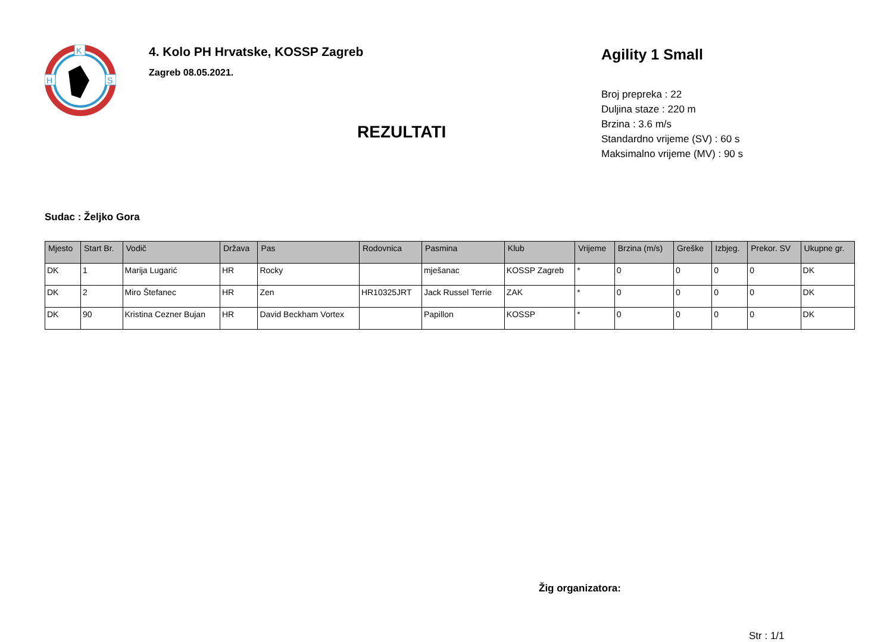K
H
S
4. Kolo PH Hrvatske, KOSSP Zagreb
Zagreb 08.05.2021.
REZULTATI
Agility 1 Small
Broj prepreka : 22
Duljina staze : 220 m
Brzina : 3.6 m/s
Standardno vrijeme (SV) : 60 s
Maksimalno vrijeme (MV) : 90 s
Sudac : Željko Gora
| Mjesto | Start Br. | Vodič | Država | Pas | Rodovnica | Pasmina | Klub | Vrijeme | Brzina (m/s) | Greške | Izbjeg. | Prekor. SV | Ukupne gr. |
| --- | --- | --- | --- | --- | --- | --- | --- | --- | --- | --- | --- | --- | --- |
| DK | 1 | Marija Lugarić | HR | Rocky | | mješanac | KOSSP Zagreb | * | 0 | 0 | 0 | 0 | DK |
| DK | 2 | Miro Štefanec | HR | Zen | HR10325JRT | Jack Russel Terrie | ZAK | * | 0 | 0 | 0 | 0 | DK |
| DK | 90 | Kristina Cezner Bujan | HR | David Beckham Vortex | | Papillon | KOSSP | * | 0 | 0 | 0 | 0 | DK |
Žig organizatora:
Str : 1/1